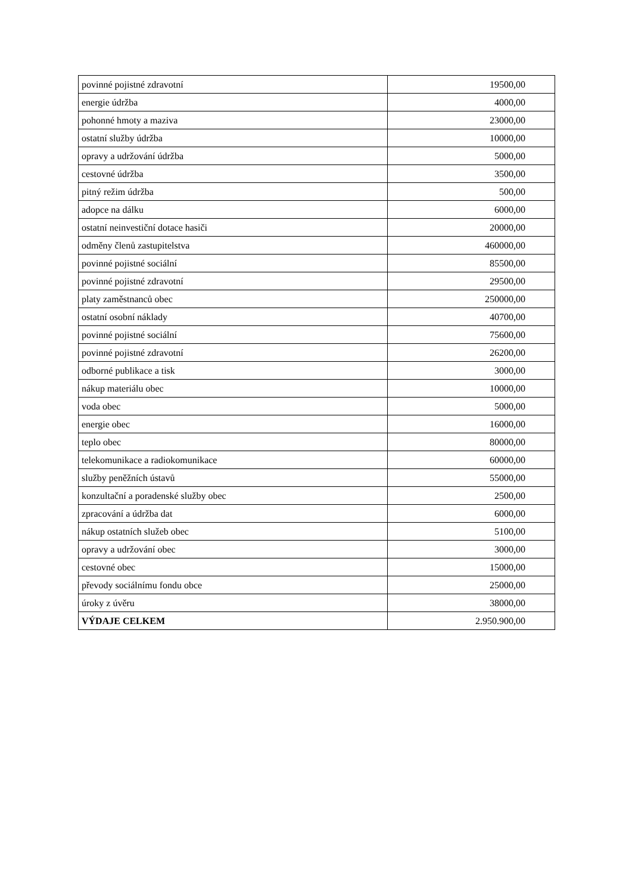| povinné pojistné zdravotní | 19500,00 |
| energie údržba | 4000,00 |
| pohonné hmoty a maziva | 23000,00 |
| ostatní služby údržba | 10000,00 |
| opravy a udržování údržba | 5000,00 |
| cestovné údržba | 3500,00 |
| pitný režim údržba | 500,00 |
| adopce na dálku | 6000,00 |
| ostatní neinvestiční dotace hasiči | 20000,00 |
| odměny členů zastupitelstva | 460000,00 |
| povinné pojistné sociální | 85500,00 |
| povinné pojistné zdravotní | 29500,00 |
| platy zaměstnanců obec | 250000,00 |
| ostatní osobní náklady | 40700,00 |
| povinné pojistné sociální | 75600,00 |
| povinné pojistné zdravotní | 26200,00 |
| odborné publikace a tisk | 3000,00 |
| nákup materiálu obec | 10000,00 |
| voda obec | 5000,00 |
| energie obec | 16000,00 |
| teplo obec | 80000,00 |
| telekomunikace a radiokomunikace | 60000,00 |
| služby peněžních ústavů | 55000,00 |
| konzultační a poradenské služby obec | 2500,00 |
| zpracování a údržba dat | 6000,00 |
| nákup ostatních služeb obec | 5100,00 |
| opravy a udržování obec | 3000,00 |
| cestovné obec | 15000,00 |
| převody sociálnímu fondu obce | 25000,00 |
| úroky z úvěru | 38000,00 |
| VÝDAJE CELKEM | 2.950.900,00 |